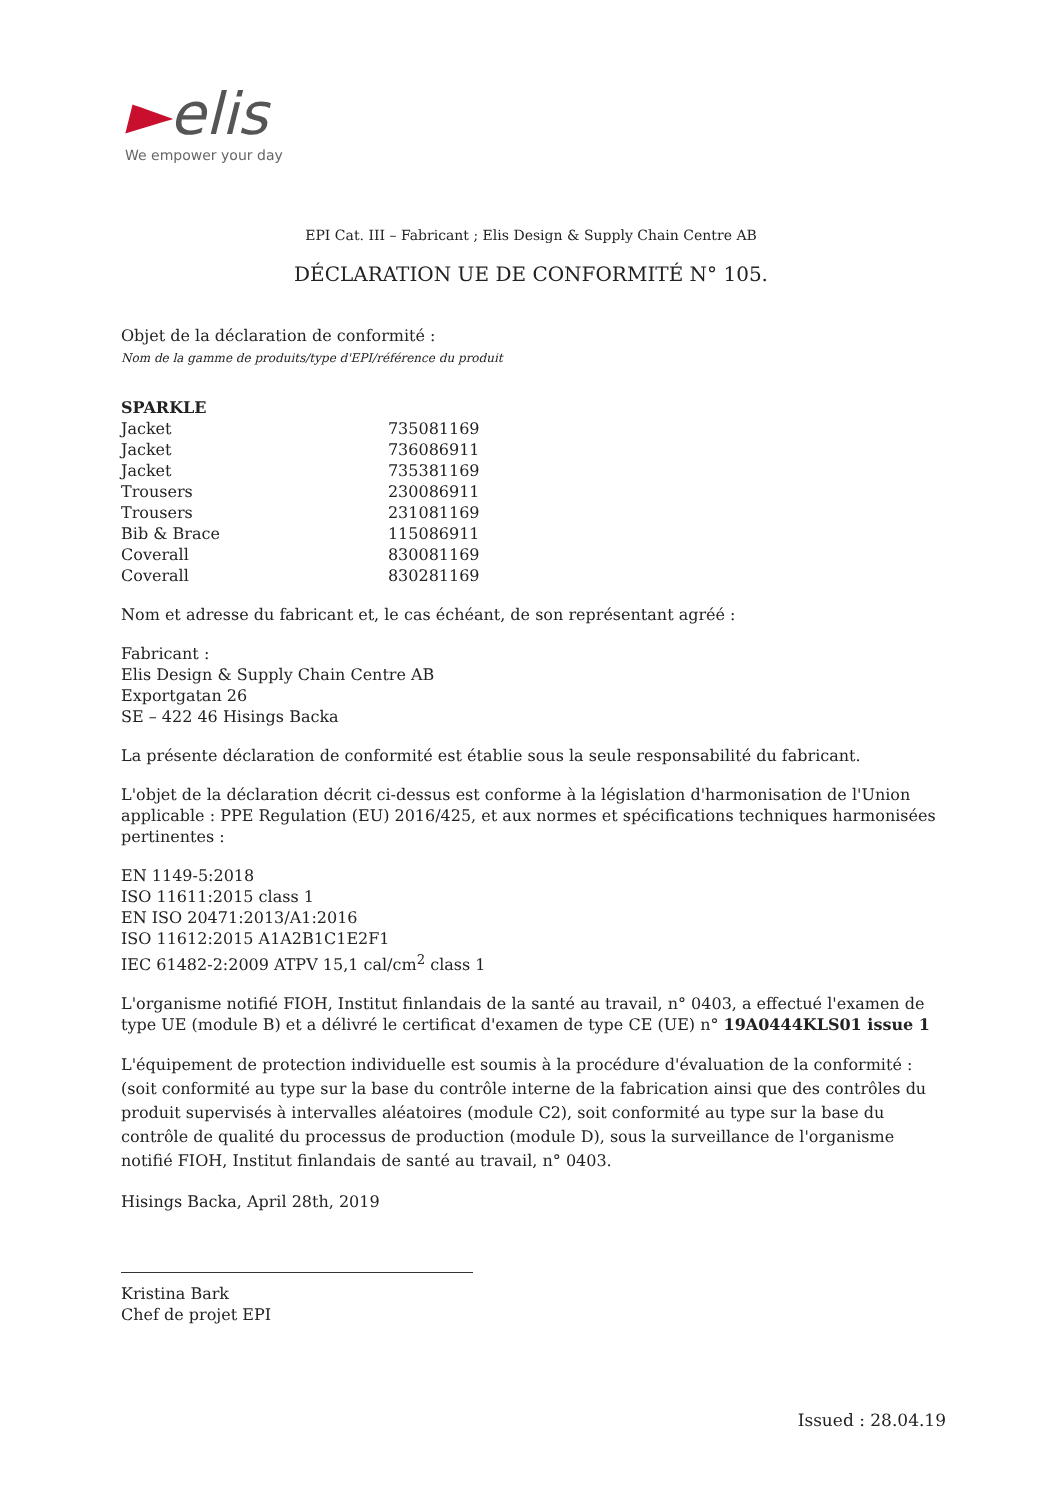►elis
We empower your day
EPI Cat. III – Fabricant ; Elis Design & Supply Chain Centre AB
DÉCLARATION UE DE CONFORMITÉ N° 105.
Objet de la déclaration de conformité :
Nom de la gamme de produits/type d'EPI/référence du produit
| SPARKLE | |
| Jacket | 735081169 |
| Jacket | 736086911 |
| Jacket | 735381169 |
| Trousers | 230086911 |
| Trousers | 231081169 |
| Bib & Brace | 115086911 |
| Coverall | 830081169 |
| Coverall | 830281169 |
Nom et adresse du fabricant et, le cas échéant, de son représentant agréé :
Fabricant :
Elis Design & Supply Chain Centre AB
Exportgatan 26
SE – 422 46 Hisings Backa
La présente déclaration de conformité est établie sous la seule responsabilité du fabricant.
L'objet de la déclaration décrit ci-dessus est conforme à la législation d'harmonisation de l'Union applicable : PPE Regulation (EU) 2016/425, et aux normes et spécifications techniques harmonisées pertinentes :
EN 1149-5:2018
ISO 11611:2015 class 1
EN ISO 20471:2013/A1:2016
ISO 11612:2015 A1A2B1C1E2F1
IEC 61482-2:2009 ATPV 15,1 cal/cm<sup>2</sup> class 1
L'organisme notifié FIOH, Institut finlandais de la santé au travail, n° 0403, a effectué l'examen de type UE (module B) et a délivré le certificat d'examen de type CE (UE) n° 19A0444KLS01 issue 1
L'équipement de protection individuelle est soumis à la procédure d'évaluation de la conformité : (soit conformité au type sur la base du contrôle interne de la fabrication ainsi que des contrôles du produit supervisés à intervalles aléatoires (module C2), soit conformité au type sur la base du contrôle de qualité du processus de production (module D), sous la surveillance de l'organisme notifié FIOH, Institut finlandais de santé au travail, n° 0403.
Hisings Backa, April 28th, 2019
Kristina Bark
Chef de projet EPI
Issued : 28.04.19